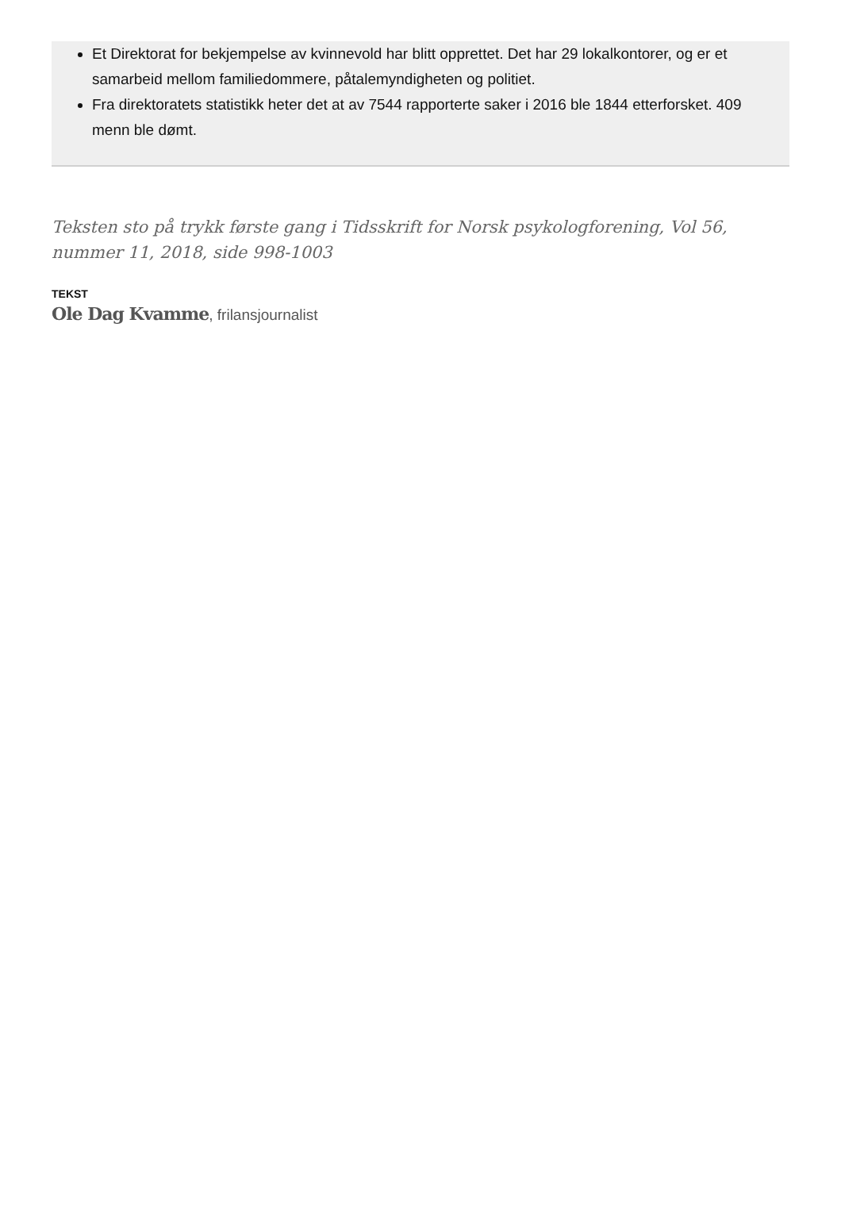Et Direktorat for bekjempelse av kvinnevold har blitt opprettet. Det har 29 lokalkontorer, og er et samarbeid mellom familiedommere, påtalemyndigheten og politiet.
Fra direktoratets statistikk heter det at av 7544 rapporterte saker i 2016 ble 1844 etterforsket. 409 menn ble dømt.
Teksten sto på trykk første gang i Tidsskrift for Norsk psykologforening, Vol 56, nummer 11, 2018, side 998-1003
TEKST
Ole Dag Kvamme, frilansjournalist